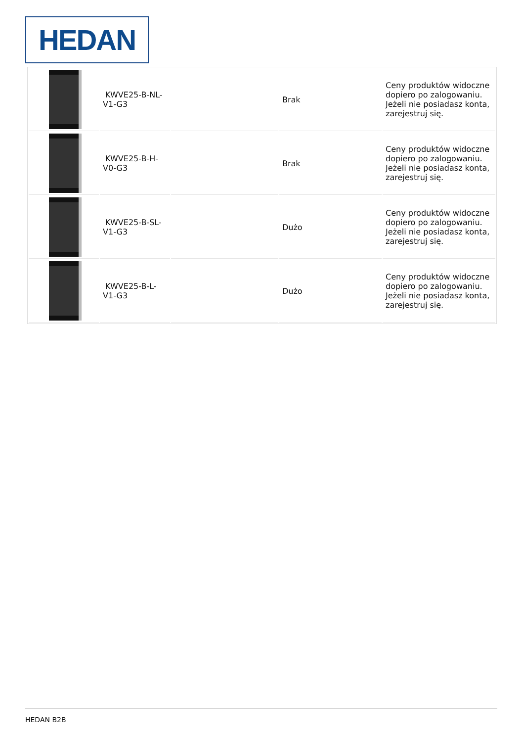HEDAN
| | KWVE25-B-NL-V1-G3 | | Brak | Ceny produktów widoczne dopiero po zalogowaniu. Jeżeli nie posiadasz konta, zarejestruj się. |
| | KWVE25-B-H-V0-G3 | | Brak | Ceny produktów widoczne dopiero po zalogowaniu. Jeżeli nie posiadasz konta, zarejestruj się. |
| | KWVE25-B-SL-V1-G3 | | Dużo | Ceny produktów widoczne dopiero po zalogowaniu. Jeżeli nie posiadasz konta, zarejestruj się. |
| | KWVE25-B-L-V1-G3 | | Dużo | Ceny produktów widoczne dopiero po zalogowaniu. Jeżeli nie posiadasz konta, zarejestruj się. |
HEDAN B2B